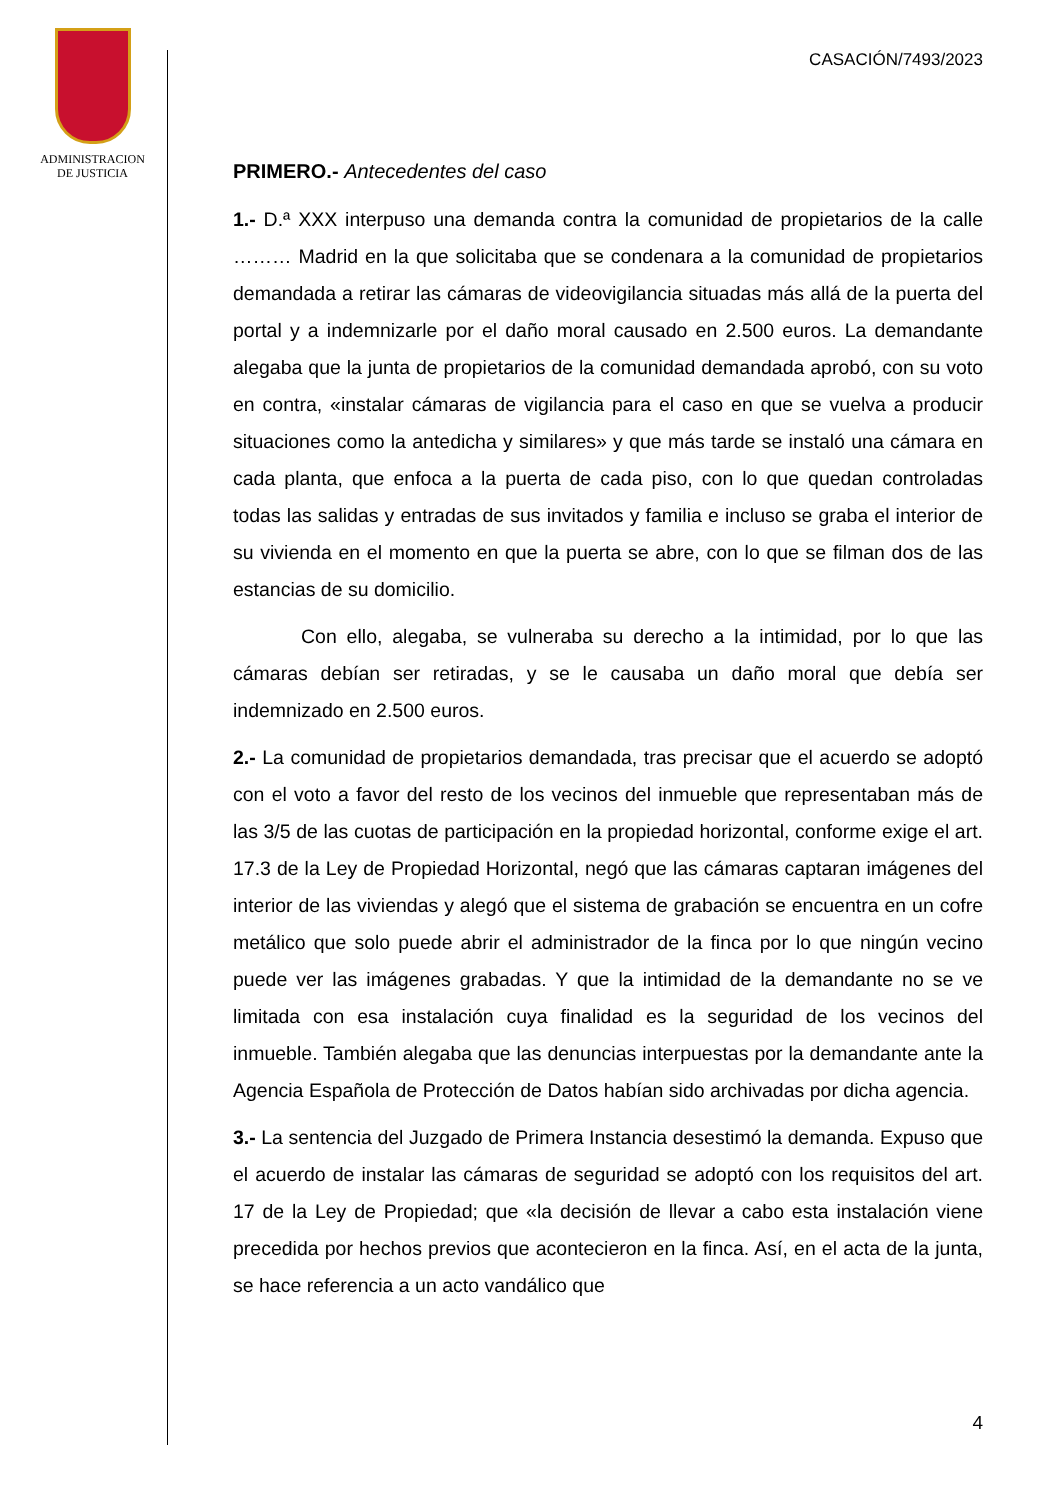ADMINISTRACION
DE JUSTICIA
CASACIÓN/7493/2023
PRIMERO.- Antecedentes del caso
1.- D.ª XXX interpuso una demanda contra la comunidad de propietarios de la calle ……… Madrid en la que solicitaba que se condenara a la comunidad de propietarios demandada a retirar las cámaras de videovigilancia situadas más allá de la puerta del portal y a indemnizarle por el daño moral causado en 2.500 euros. La demandante alegaba que la junta de propietarios de la comunidad demandada aprobó, con su voto en contra, «instalar cámaras de vigilancia para el caso en que se vuelva a producir situaciones como la antedicha y similares» y que más tarde se instaló una cámara en cada planta, que enfoca a la puerta de cada piso, con lo que quedan controladas todas las salidas y entradas de sus invitados y familia e incluso se graba el interior de su vivienda en el momento en que la puerta se abre, con lo que se filman dos de las estancias de su domicilio.
Con ello, alegaba, se vulneraba su derecho a la intimidad, por lo que las cámaras debían ser retiradas, y se le causaba un daño moral que debía ser indemnizado en 2.500 euros.
2.- La comunidad de propietarios demandada, tras precisar que el acuerdo se adoptó con el voto a favor del resto de los vecinos del inmueble que representaban más de las 3/5 de las cuotas de participación en la propiedad horizontal, conforme exige el art. 17.3 de la Ley de Propiedad Horizontal, negó que las cámaras captaran imágenes del interior de las viviendas y alegó que el sistema de grabación se encuentra en un cofre metálico que solo puede abrir el administrador de la finca por lo que ningún vecino puede ver las imágenes grabadas. Y que la intimidad de la demandante no se ve limitada con esa instalación cuya finalidad es la seguridad de los vecinos del inmueble. También alegaba que las denuncias interpuestas por la demandante ante la Agencia Española de Protección de Datos habían sido archivadas por dicha agencia.
3.- La sentencia del Juzgado de Primera Instancia desestimó la demanda. Expuso que el acuerdo de instalar las cámaras de seguridad se adoptó con los requisitos del art. 17 de la Ley de Propiedad; que «la decisión de llevar a cabo esta instalación viene precedida por hechos previos que acontecieron en la finca. Así, en el acta de la junta, se hace referencia a un acto vandálico que
4